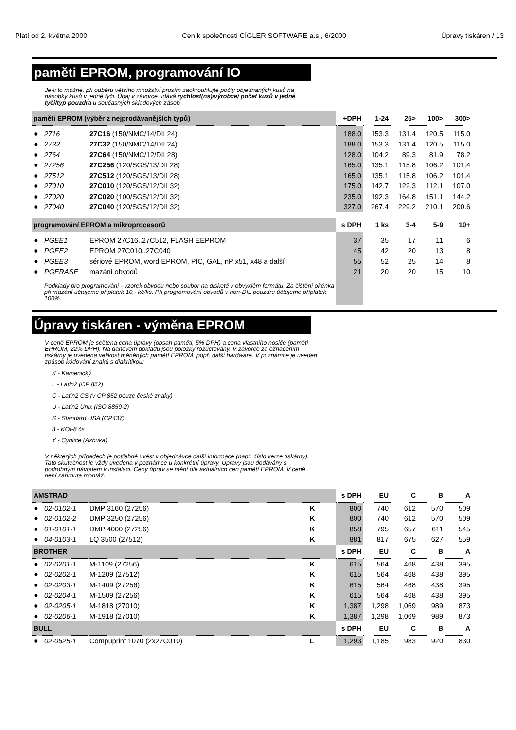Platí od 2. května 2000 Ceník společnosti CÍGLER SOFTWARE a.s., 6/2000 Úpravy tiskáren / 13
paměti EPROM, programování IO
Je-li to možné, při odběru většího množství prosím zaokrouhlujte počty objednaných kusů na násobky kusů v jedné tyči. Údaj v závorce udává rychlost(ns)/výrobce/ počet kusů v jedné tyči/typ pouzdra u současných skladových zásob
| paměti EPROM (výběr z nejprodávanějších typů) | | | +DPH | 1-24 | 25> | 100> | 300> |
| --- | --- | --- | --- | --- | --- | --- | --- |
| ● | 2716 | 27C16 (150/NMC/14/DIL24) | 188.0 | 153.3 | 131.4 | 120.5 | 115.0 |
| ● | 2732 | 27C32 (150/NMC/14/DIL24) | 188.0 | 153.3 | 131.4 | 120.5 | 115.0 |
| ● | 2764 | 27C64 (150/NMC/12/DIL28) | 128.0 | 104.2 | 89.3 | 81.9 | 78.2 |
| ● | 27256 | 27C256 (120/SGS/13/DIL28) | 165.0 | 135.1 | 115.8 | 106.2 | 101.4 |
| ● | 27512 | 27C512 (120/SGS/13/DIL28) | 165.0 | 135.1 | 115.8 | 106.2 | 101.4 |
| ● | 27010 | 27C010 (120/SGS/12/DIL32) | 175.0 | 142.7 | 122.3 | 112.1 | 107.0 |
| ● | 27020 | 27C020 (100/SGS/12/DIL32) | 235.0 | 192.3 | 164.8 | 151.1 | 144.2 |
| ● | 27040 | 27C040 (120/SGS/12/DIL32) | 327.0 | 267.4 | 229.2 | 210.1 | 200.6 |
| programování EPROM a mikroprocesorů | | | s DPH | 1 ks | 3-4 | 5-9 | 10+ |
| ● | PGEE1 | EPROM 27C16..27C512, FLASH EEPROM | 37 | 35 | 17 | 11 | 6 |
| ● | PGEE2 | EPROM 27C010..27C040 | 45 | 42 | 20 | 13 | 8 |
| ● | PGEE3 | sériové EPROM, word EPROM, PIC, GAL, nP x51, x48 a další | 55 | 52 | 25 | 14 | 8 |
| ● | PGERASE | mazání obvodů | 21 | 20 | 20 | 15 | 10 |
| | Podklady pro programování - vzorek obvodu nebo soubor na disketě v obvyklém formátu. Za čištění okénka při mazání účtujeme příplatek 10,- kč/ks. Při programování obvodů v non-DIL pouzdru účtujeme příplatek 100%. | | | | | | |
Úpravy tiskáren - výměna EPROM
V ceně EPROM je sečtena cena úpravy (obsah paměti, 5% DPH) a cena vlastního nosiče (paměti EPROM, 22% DPH). Na daňovém dokladu jsou položky rozúčtovány. V závorce za označením tiskárny je uvedena velikost měněných pamětí EPROM, popř. další hardware. V poznámce je uveden způsob kódování znaků s diakritikou:
K - Kamenický
L - Latin2 (CP 852)
C - Latin2 CS (v CP 852 pouze české znaky)
U - Latin2 Unix (ISO 8859-2)
S - Standard USA (CP437)
8 - KOI-8 čs
Y - Cyrilice (Azbuka)
V některých případech je potřebné uvést v objednávce další informace (např. číslo verze tiskárny). Tato skutečnost je vždy uvedena v poznámce u konkrétní úpravy. Úpravy jsou dodávány s podrobným návodem k instalaci. Ceny úprav se mění dle aktuálních cen pamětí EPROM. V ceně není zahrnuta montáž.
| AMSTRAD | | | | s DPH | EU | C | B | A |
| --- | --- | --- | --- | --- | --- | --- | --- | --- |
| ● | 02-0102-1 | DMP 3160 (27256) | K | 800 | 740 | 612 | 570 | 509 |
| ● | 02-0102-2 | DMP 3250 (27256) | K | 800 | 740 | 612 | 570 | 509 |
| ● | 01-0101-1 | DMP 4000 (27256) | K | 858 | 795 | 657 | 611 | 545 |
| ● | 04-0103-1 | LQ 3500 (27512) | K | 881 | 817 | 675 | 627 | 559 |
| BROTHER | | | | s DPH | EU | C | B | A |
| ● | 02-0201-1 | M-1109 (27256) | K | 615 | 564 | 468 | 438 | 395 |
| ● | 02-0202-1 | M-1209 (27512) | K | 615 | 564 | 468 | 438 | 395 |
| ● | 02-0203-1 | M-1409 (27256) | K | 615 | 564 | 468 | 438 | 395 |
| ● | 02-0204-1 | M-1509 (27256) | K | 615 | 564 | 468 | 438 | 395 |
| ● | 02-0205-1 | M-1818 (27010) | K | 1,387 | 1,298 | 1,069 | 989 | 873 |
| ● | 02-0206-1 | M-1918 (27010) | K | 1,387 | 1,298 | 1,069 | 989 | 873 |
| BULL | | | | s DPH | EU | C | B | A |
| ● | 02-0625-1 | Compuprint 1070 (2x27C010) | L | 1,293 | 1,185 | 983 | 920 | 830 |